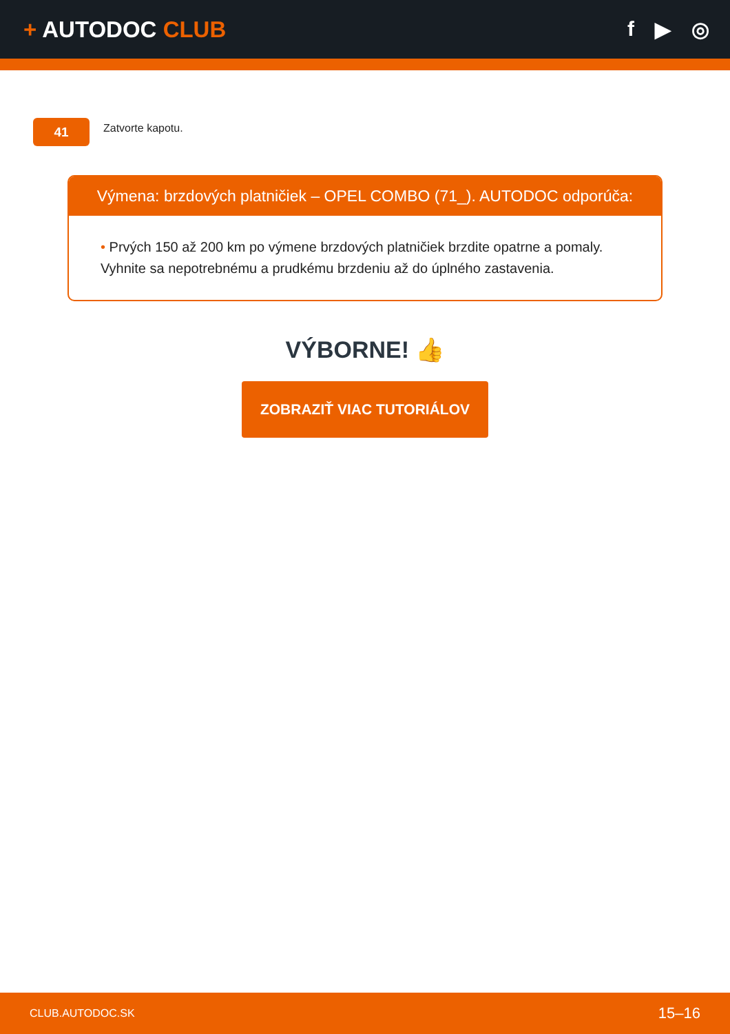+ AUTODOC CLUB f ▶ ◎
41
Zatvorte kapotu.
Výmena: brzdových platničiek – OPEL COMBO (71_). AUTODOC odporúča:
• Prvých 150 až 200 km po výmene brzdových platničiek brzdite opatrne a pomaly. Vyhnite sa nepotrebnému a prudkému brzdeniu až do úplného zastavenia.
VÝBORNE! 👍
ZOBRAZIŤ VIAC TUTORIÁLOV
CLUB.AUTODOC.SK 15–16